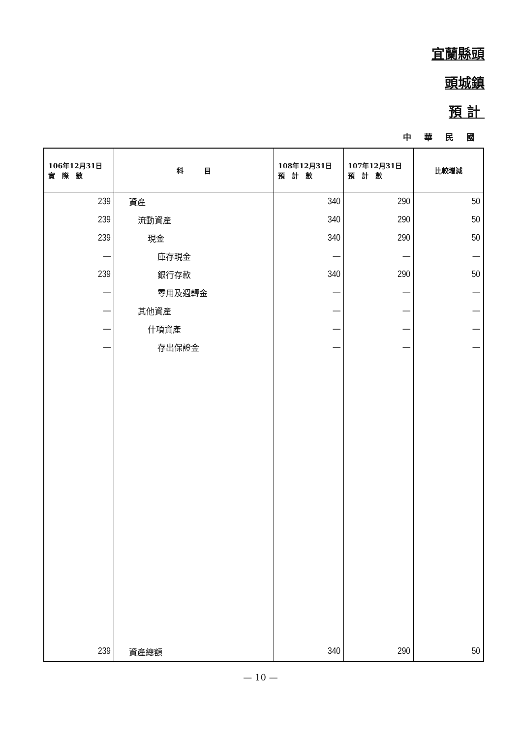宜蘭縣頭
頭城鎮
預 計
中 華 民 國
| 106年12月31日 實 際 數 | 科 目 | 108年12月31日 預 計 數 | 107年12月31日 預 計 數 | 比較增減 |
| --- | --- | --- | --- | --- |
| 239 | 資產 | 340 | 290 | 50 |
| 239 | 流動資產 | 340 | 290 | 50 |
| 239 | 現金 | 340 | 290 | 50 |
| — | 庫存現金 | — | — | — |
| 239 | 銀行存款 | 340 | 290 | 50 |
| — | 零用及週轉金 | — | — | — |
| — | 其他資產 | — | — | — |
| — | 什項資產 | — | — | — |
| — | 存出保證金 | — | — | — |
| 239 | 資產總額 | 340 | 290 | 50 |
— 10 —